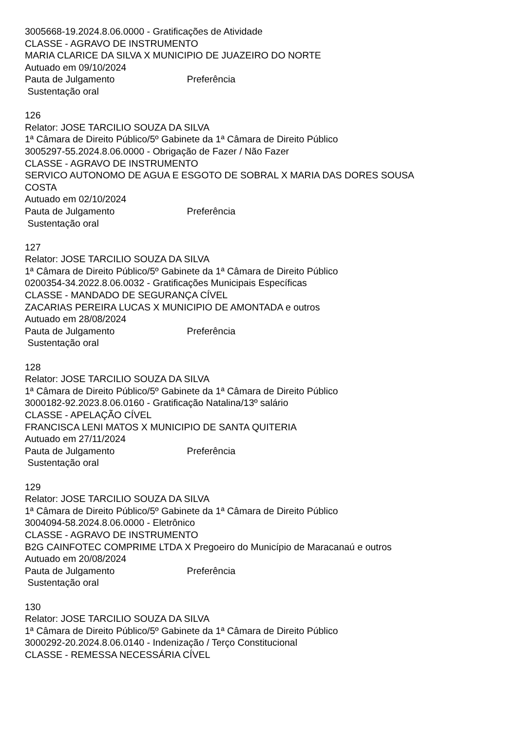3005668-19.2024.8.06.0000 - Gratificações de Atividade
CLASSE - AGRAVO DE INSTRUMENTO
MARIA CLARICE DA SILVA X MUNICIPIO DE JUAZEIRO DO NORTE
Autuado em 09/10/2024
Pauta de Julgamento Preferência
Sustentação oral
126
Relator: JOSE TARCILIO SOUZA DA SILVA
1ª Câmara de Direito Público/5º Gabinete da 1ª Câmara de Direito Público
3005297-55.2024.8.06.0000 - Obrigação de Fazer / Não Fazer
CLASSE - AGRAVO DE INSTRUMENTO
SERVICO AUTONOMO DE AGUA E ESGOTO DE SOBRAL X MARIA DAS DORES SOUSA COSTA
Autuado em 02/10/2024
Pauta de Julgamento Preferência
Sustentação oral
127
Relator: JOSE TARCILIO SOUZA DA SILVA
1ª Câmara de Direito Público/5º Gabinete da 1ª Câmara de Direito Público
0200354-34.2022.8.06.0032 - Gratificações Municipais Específicas
CLASSE - MANDADO DE SEGURANÇA CÍVEL
ZACARIAS PEREIRA LUCAS X MUNICIPIO DE AMONTADA e outros
Autuado em 28/08/2024
Pauta de Julgamento Preferência
Sustentação oral
128
Relator: JOSE TARCILIO SOUZA DA SILVA
1ª Câmara de Direito Público/5º Gabinete da 1ª Câmara de Direito Público
3000182-92.2023.8.06.0160 - Gratificação Natalina/13º salário
CLASSE - APELAÇÃO CÍVEL
FRANCISCA LENI MATOS X MUNICIPIO DE SANTA QUITERIA
Autuado em 27/11/2024
Pauta de Julgamento Preferência
Sustentação oral
129
Relator: JOSE TARCILIO SOUZA DA SILVA
1ª Câmara de Direito Público/5º Gabinete da 1ª Câmara de Direito Público
3004094-58.2024.8.06.0000 - Eletrônico
CLASSE - AGRAVO DE INSTRUMENTO
B2G CAINFOTEC COMPRIME LTDA X Pregoeiro do Município de Maracanaú e outros
Autuado em 20/08/2024
Pauta de Julgamento Preferência
Sustentação oral
130
Relator: JOSE TARCILIO SOUZA DA SILVA
1ª Câmara de Direito Público/5º Gabinete da 1ª Câmara de Direito Público
3000292-20.2024.8.06.0140 - Indenização / Terço Constitucional
CLASSE - REMESSA NECESSÁRIA CÍVEL